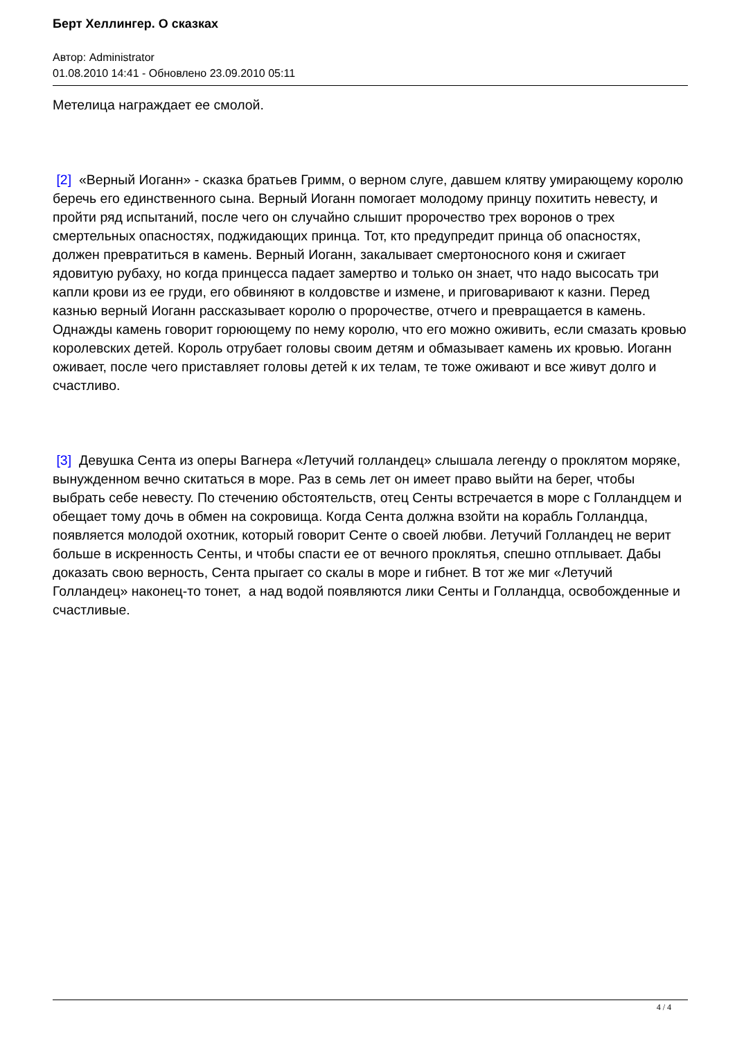Берт Хеллингер. О сказках
Автор: Administrator
01.08.2010 14:41 - Обновлено 23.09.2010 05:11
Метелица награждает ее смолой.
[2] «Верный Иоганн» - сказка братьев Гримм, о верном слуге, давшем клятву умирающему королю беречь его единственного сына. Верный Иоганн помогает молодому принцу похитить невесту, и пройти ряд испытаний, после чего он случайно слышит пророчество трех воронов о трех смертельных опасностях, поджидающих принца. Тот, кто предупредит принца об опасностях, должен превратиться в камень. Верный Иоганн, закалывает смертоносного коня и сжигает ядовитую рубаху, но когда принцесса падает замертво и только он знает, что надо высосать три капли крови из ее груди, его обвиняют в колдовстве и измене, и приговаривают к казни. Перед казнью верный Иоганн рассказывает королю о пророчестве, отчего и превращается в камень. Однажды камень говорит горюющему по нему королю, что его можно оживить, если смазать кровью королевских детей. Король отрубает головы своим детям и обмазывает камень их кровью. Иоганн оживает, после чего приставляет головы детей к их телам, те тоже оживают и все живут долго и счастливо.
[3] Девушка Сента из оперы Вагнера «Летучий голландец» слышала легенду о проклятом моряке, вынужденном вечно скитаться в море. Раз в семь лет он имеет право выйти на берег, чтобы выбрать себе невесту. По стечению обстоятельств, отец Сенты встречается в море с Голландцем и обещает тому дочь в обмен на сокровища. Когда Сента должна взойти на корабль Голландца, появляется молодой охотник, который говорит Сенте о своей любви. Летучий Голландец не верит больше в искренность Сенты, и чтобы спасти ее от вечного проклятья, спешно отплывает. Дабы доказать свою верность, Сента прыгает со скалы в море и гибнет. В тот же миг «Летучий Голландец» наконец-то тонет, а над водой появляются лики Сенты и Голландца, освобожденные и счастливые.
4 / 4